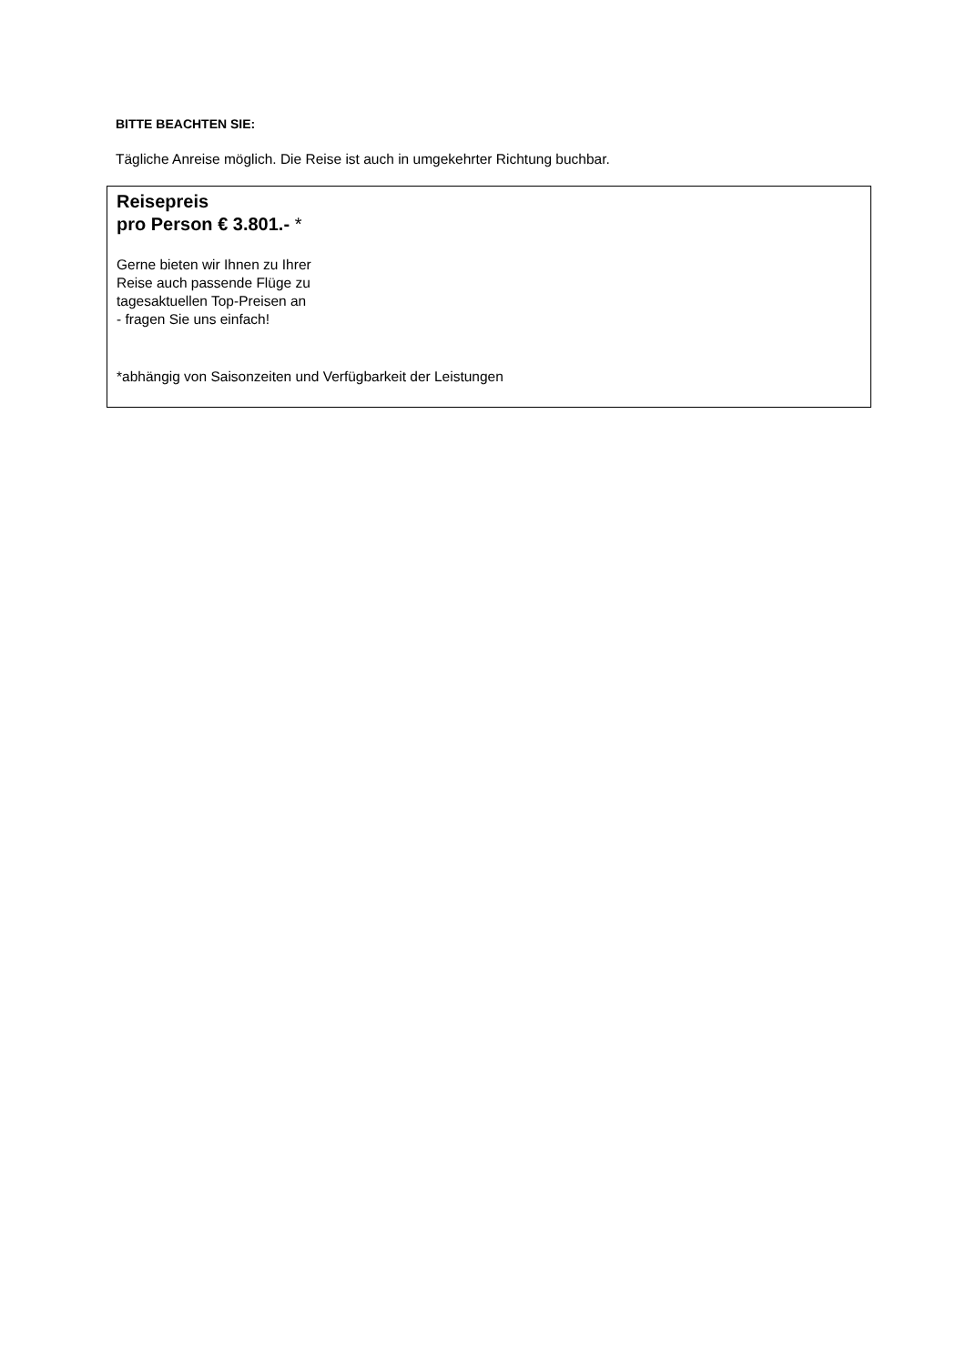BITTE BEACHTEN SIE:
Tägliche Anreise möglich. Die Reise ist auch in umgekehrter Richtung buchbar.
Reisepreis
pro Person € 3.801.- *
Gerne bieten wir Ihnen zu Ihrer
Reise auch passende Flüge zu
tagesaktuellen Top-Preisen an
- fragen Sie uns einfach!
*abhängig von Saisonzeiten und Verfügbarkeit der Leistungen